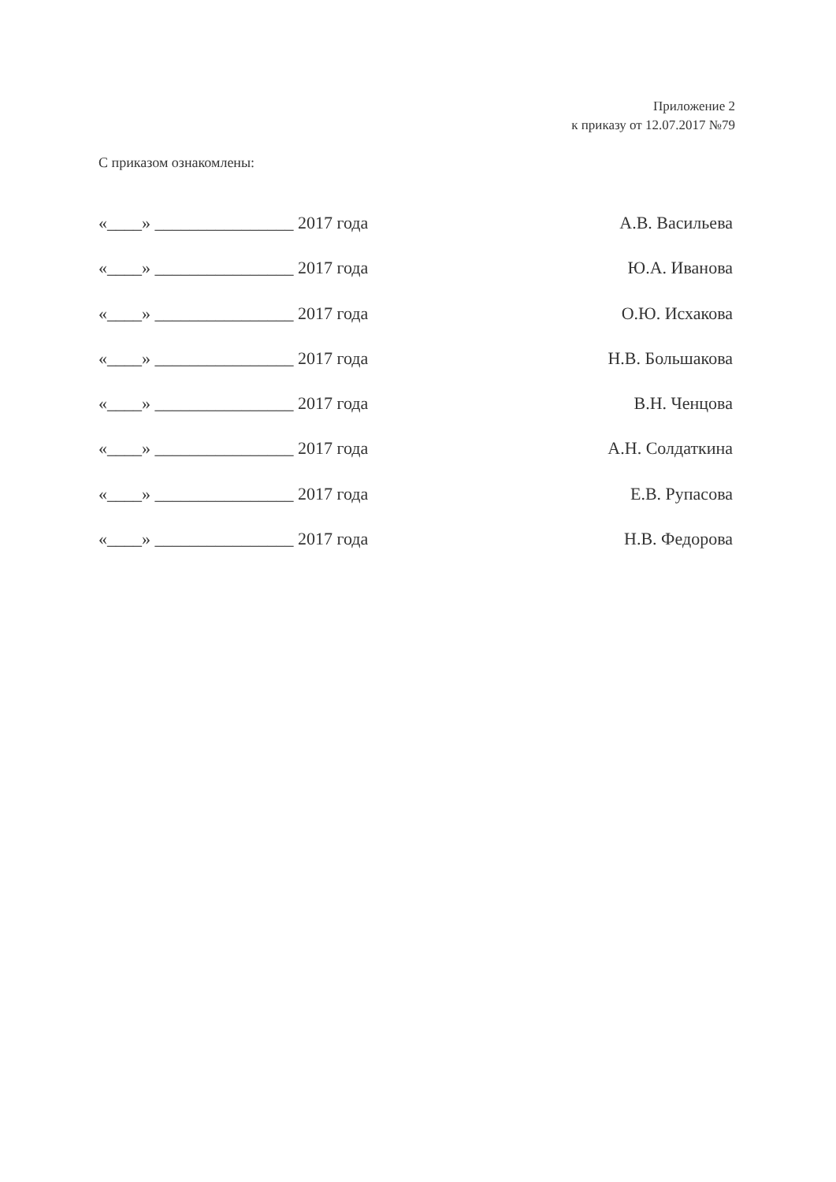Приложение 2
к приказу от 12.07.2017 №79
С приказом ознакомлены:
«____» ________________ 2017 года А.В. Васильева
«____» ________________ 2017 года Ю.А. Иванова
«____» ________________ 2017 года О.Ю. Исхакова
«____» ________________ 2017 года Н.В. Большакова
«____» ________________ 2017 года В.Н. Ченцова
«____» ________________ 2017 года А.Н. Солдаткина
«____» ________________ 2017 года Е.В. Рупасова
«____» ________________ 2017 года Н.В. Федорова